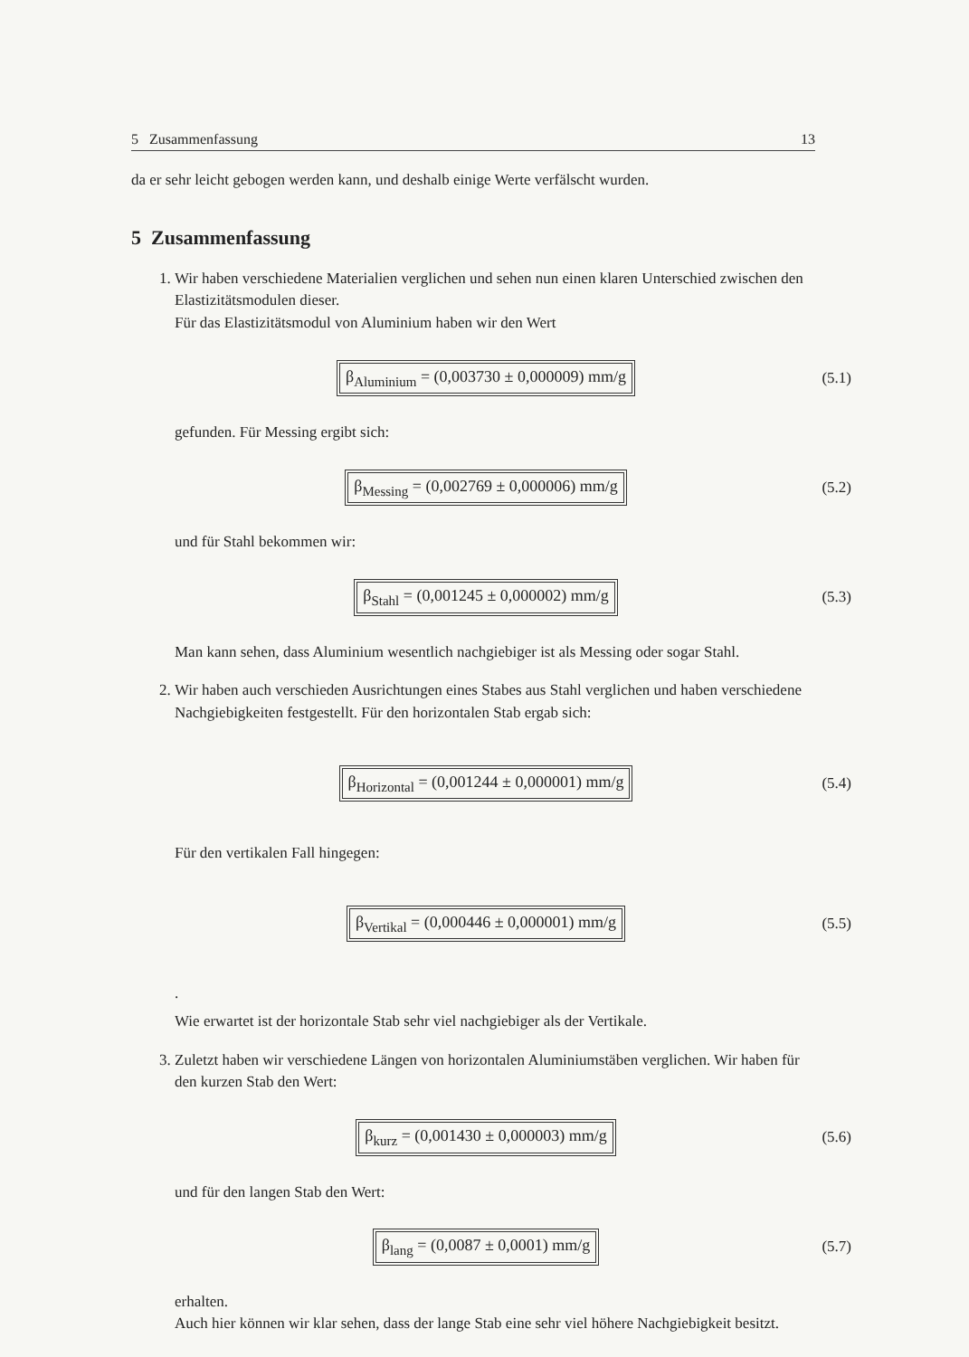5 Zusammenfassung 13
da er sehr leicht gebogen werden kann, und deshalb einige Werte verfälscht wurden.
5 Zusammenfassung
1. Wir haben verschiedene Materialien verglichen und sehen nun einen klaren Unterschied zwischen den Elastizitätsmodulen dieser.
Für das Elastizitätsmodul von Aluminium haben wir den Wert
β<sub>Aluminium</sub> = (0,003730 ± 0,000009) mm/g
(5.1)
gefunden. Für Messing ergibt sich:
β<sub>Messing</sub> = (0,002769 ± 0,000006) mm/g
(5.2)
und für Stahl bekommen wir:
β<sub>Stahl</sub> = (0,001245 ± 0,000002) mm/g
(5.3)
Man kann sehen, dass Aluminium wesentlich nachgiebiger ist als Messing oder sogar Stahl.
2. Wir haben auch verschieden Ausrichtungen eines Stabes aus Stahl verglichen und haben verschiedene Nachgiebigkeiten festgestellt. Für den horizontalen Stab ergab sich:
β<sub>Horizontal</sub> = (0,001244 ± 0,000001) mm/g
(5.4)
Für den vertikalen Fall hingegen:
β<sub>Vertikal</sub> = (0,000446 ± 0,000001) mm/g
(5.5)
.
Wie erwartet ist der horizontale Stab sehr viel nachgiebiger als der Vertikale.
3. Zuletzt haben wir verschiedene Längen von horizontalen Aluminiumstäben verglichen. Wir haben für den kurzen Stab den Wert:
β<sub>kurz</sub> = (0,001430 ± 0,000003) mm/g
(5.6)
und für den langen Stab den Wert:
β<sub>lang</sub> = (0,0087 ± 0,0001) mm/g
(5.7)
erhalten.
Auch hier können wir klar sehen, dass der lange Stab eine sehr viel höhere Nachgiebigkeit besitzt.